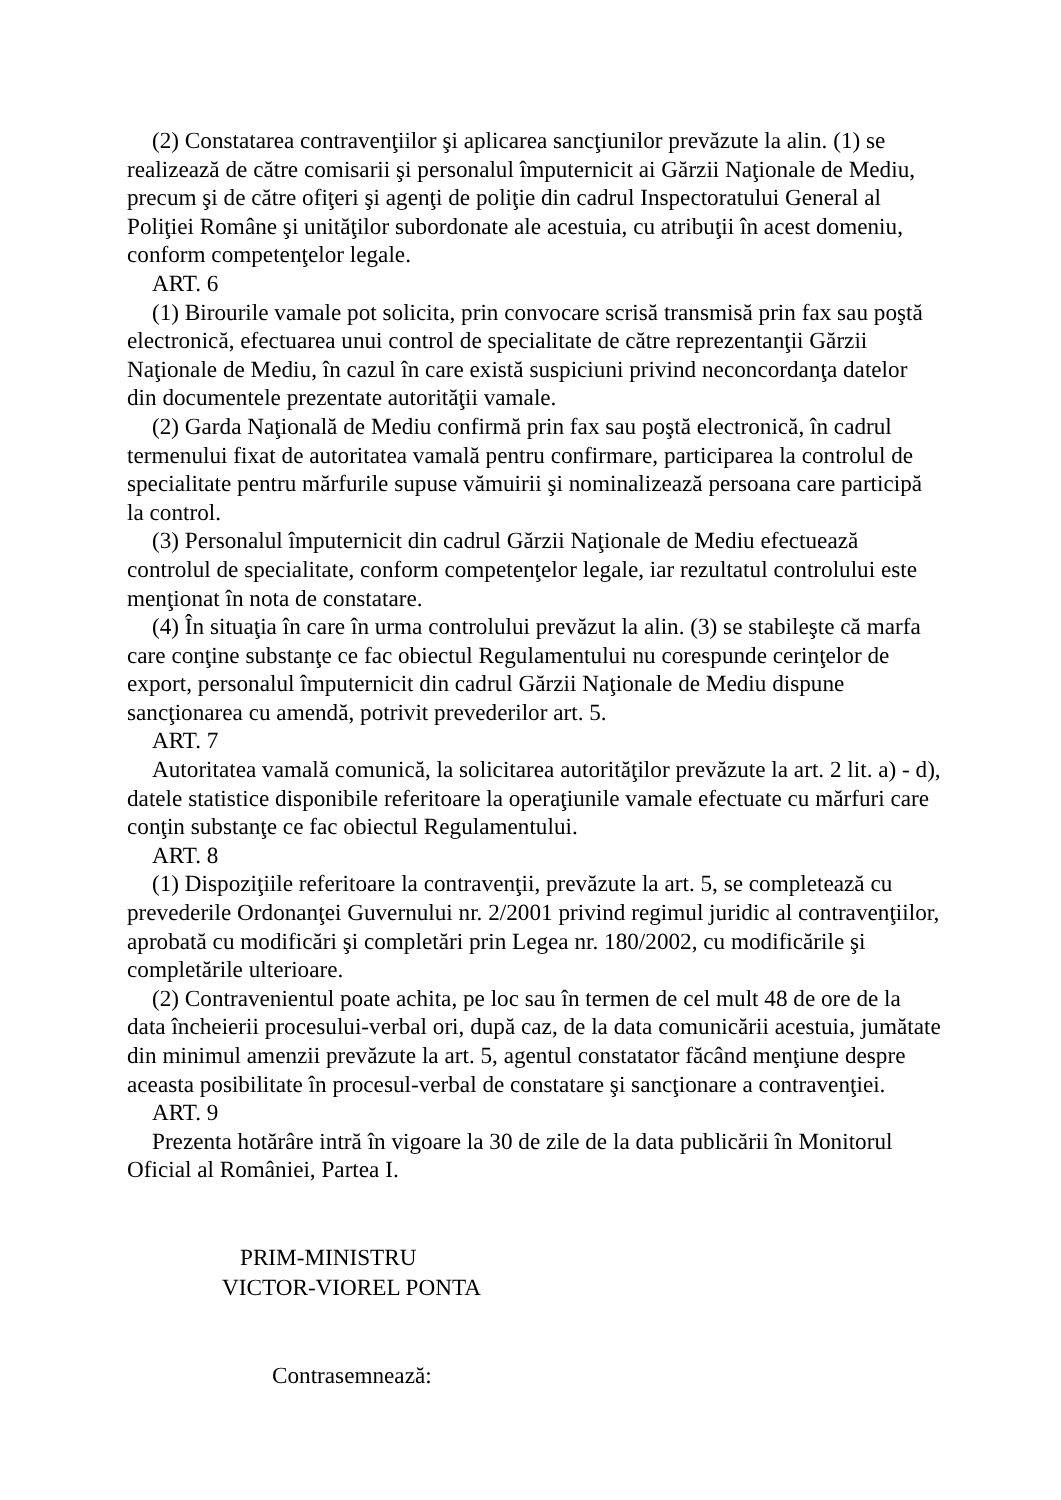(2) Constatarea contravenţiilor şi aplicarea sancţiunilor prevăzute la alin. (1) se realizează de către comisarii şi personalul împuternicit ai Gărzii Naţionale de Mediu, precum şi de către ofiţeri şi agenţi de poliţie din cadrul Inspectoratului General al Poliţiei Române şi unităţilor subordonate ale acestuia, cu atribuţii în acest domeniu, conform competenţelor legale.
ART. 6
(1) Birourile vamale pot solicita, prin convocare scrisă transmisă prin fax sau poştă electronică, efectuarea unui control de specialitate de către reprezentanţii Gărzii Naţionale de Mediu, în cazul în care există suspiciuni privind neconcordanţa datelor din documentele prezentate autorităţii vamale.
(2) Garda Naţională de Mediu confirmă prin fax sau poştă electronică, în cadrul termenului fixat de autoritatea vamală pentru confirmare, participarea la controlul de specialitate pentru mărfurile supuse vămuirii şi nominalizează persoana care participă la control.
(3) Personalul împuternicit din cadrul Gărzii Naţionale de Mediu efectuează controlul de specialitate, conform competenţelor legale, iar rezultatul controlului este menţionat în nota de constatare.
(4) În situaţia în care în urma controlului prevăzut la alin. (3) se stabileşte că marfa care conţine substanţe ce fac obiectul Regulamentului nu corespunde cerinţelor de export, personalul împuternicit din cadrul Gărzii Naţionale de Mediu dispune sancţionarea cu amendă, potrivit prevederilor art. 5.
ART. 7
Autoritatea vamală comunică, la solicitarea autorităţilor prevăzute la art. 2 lit. a) - d), datele statistice disponibile referitoare la operaţiunile vamale efectuate cu mărfuri care conţin substanţe ce fac obiectul Regulamentului.
ART. 8
(1) Dispoziţiile referitoare la contravenţii, prevăzute la art. 5, se completează cu prevederile Ordonanţei Guvernului nr. 2/2001 privind regimul juridic al contravenţiilor, aprobată cu modificări şi completări prin Legea nr. 180/2002, cu modificările şi completările ulterioare.
(2) Contravenientul poate achita, pe loc sau în termen de cel mult 48 de ore de la data încheierii procesului-verbal ori, după caz, de la data comunicării acestuia, jumătate din minimul amenzii prevăzute la art. 5, agentul constatator făcând menţiune despre aceasta posibilitate în procesul-verbal de constatare şi sancţionare a contravenţiei.
ART. 9
Prezenta hotărâre intră în vigoare la 30 de zile de la data publicării în Monitorul Oficial al României, Partea I.
PRIM-MINISTRU
VICTOR-VIOREL PONTA
Contrasemnează: